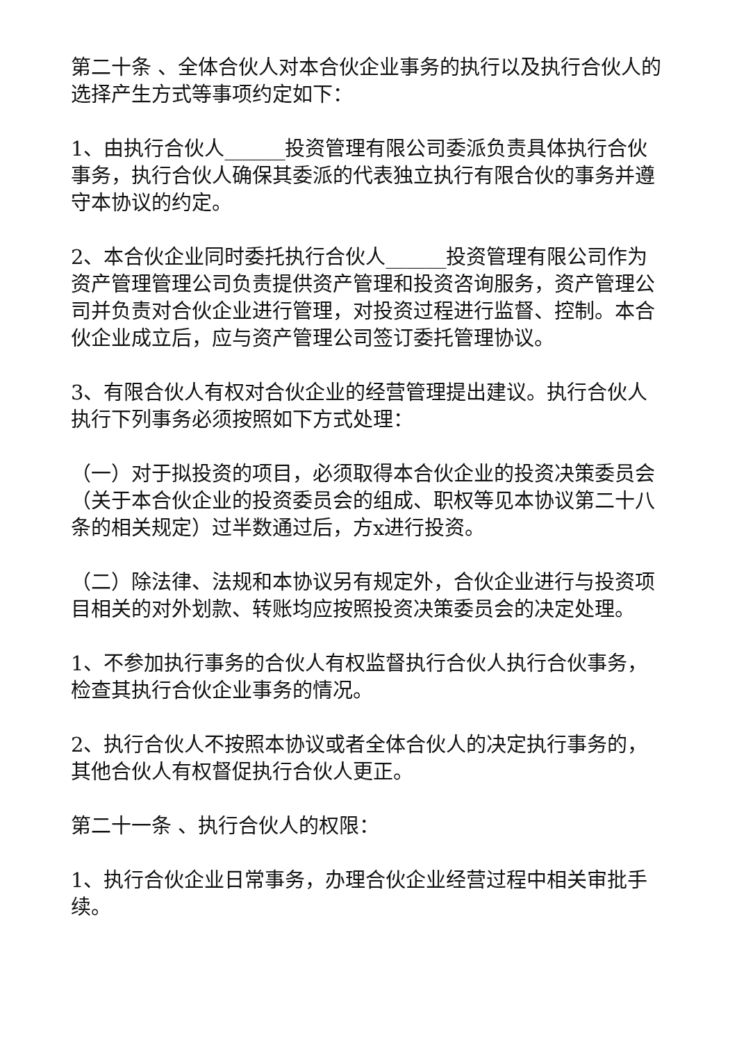第二十条 、全体合伙人对本合伙企业事务的执行以及执行合伙人的选择产生方式等事项约定如下：
1、由执行合伙人______投资管理有限公司委派负责具体执行合伙事务，执行合伙人确保其委派的代表独立执行有限合伙的事务并遵守本协议的约定。
2、本合伙企业同时委托执行合伙人______投资管理有限公司作为资产管理管理公司负责提供资产管理和投资咨询服务，资产管理公司并负责对合伙企业进行管理，对投资过程进行监督、控制。本合伙企业成立后，应与资产管理公司签订委托管理协议。
3、有限合伙人有权对合伙企业的经营管理提出建议。执行合伙人执行下列事务必须按照如下方式处理：
（一）对于拟投资的项目，必须取得本合伙企业的投资决策委员会（关于本合伙企业的投资委员会的组成、职权等见本协议第二十八条的相关规定）过半数通过后，方x进行投资。
（二）除法律、法规和本协议另有规定外，合伙企业进行与投资项目相关的对外划款、转账均应按照投资决策委员会的决定处理。
1、不参加执行事务的合伙人有权监督执行合伙人执行合伙事务，检查其执行合伙企业事务的情况。
2、执行合伙人不按照本协议或者全体合伙人的决定执行事务的，其他合伙人有权督促执行合伙人更正。
第二十一条 、执行合伙人的权限：
1、执行合伙企业日常事务，办理合伙企业经营过程中相关审批手续。